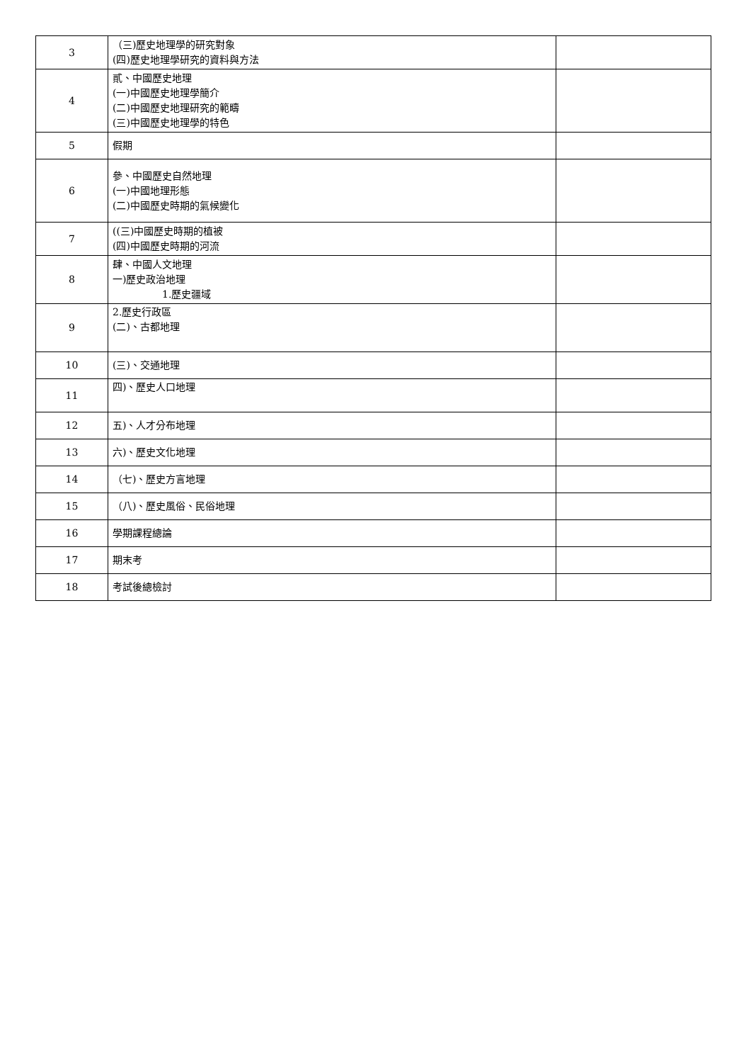| 3 | （三)歷史地理學的研究對象 (四)歷史地理學研究的資料與方法 | |
| 4 | 貳、中國歷史地理 (一)中國歷史地理學簡介 (二)中國歷史地理研究的範疇 (三)中國歷史地理學的特色 | |
| 5 | 假期 | |
| 6 | 參、中國歷史自然地理 (一)中國地理形態 (二)中國歷史時期的氣候變化 | |
| 7 | ((三)中國歷史時期的植被 (四)中國歷史時期的河流 | |
| 8 | 肆、中國人文地理 一)歷史政治地理 1.歷史疆域 | |
| 9 | 2.歷史行政區 (二)、古都地理 | |
| 10 | (三)、交通地理 | |
| 11 | 四)、歷史人口地理 | |
| 12 | 五)、人才分布地理 | |
| 13 | 六)、歷史文化地理 | |
| 14 | （七)、歷史方言地理 | |
| 15 | （八)、歷史風俗、民俗地理 | |
| 16 | 學期課程總論 | |
| 17 | 期末考 | |
| 18 | 考試後總檢討 | |